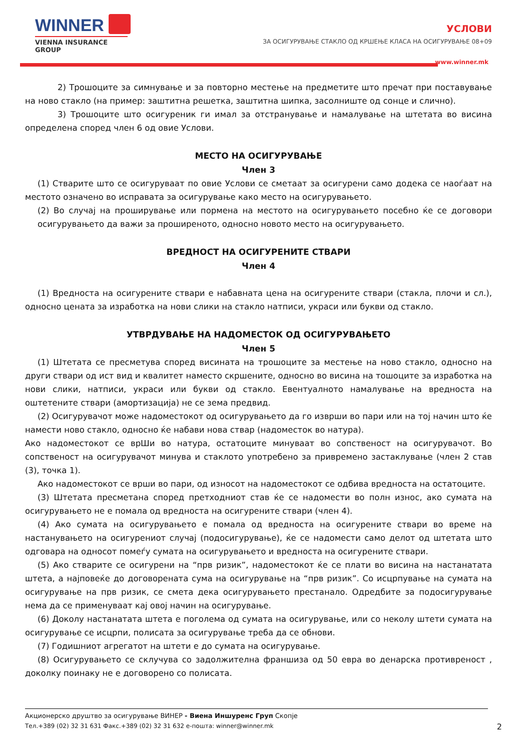WINNER
VIENNA INSURANCE GROUP
УСЛОВИ
ЗА ОСИГУРУВАЊЕ СТАКЛО ОД КРШЕЊЕ КЛАСА НА ОСИГУРУВАЊЕ 08+09
www.winner.mk
2) Трошоците за симнување и за повторно местење на предметите што пречат при поставување на ново стакло (на пример: заштитна решетка, заштитна шипка, засолниште од сонце и слично).
3) Трошоците што осигуреник ги имал за отстранување и намалување на штетата во висина определена според член 6 од овие Услови.
МЕСТО НА ОСИГУРУВАЊЕ
Член 3
(1) Стварите што се осигуруваат по овие Услови се сметаат за осигурени само додека се наоѓаат на местото означено во исправата за осигурување како место на осигурувањето.
(2) Во случај на проширување или пормена на местото на осигурувањето посебно ќе се договори осигурувањето да важи за проширеното, односно новото место на осигурувањето.
ВРЕДНОСТ НА ОСИГУРЕНИТЕ СТВАРИ
Член 4
(1) Вредноста на осигурените ствари е набавната цена на осигурените ствари (стакла, плочи и сл.), односно цената за изработка на нови слики на стакло натписи, украси или букви од стакло.
УТВРДУВАЊЕ НА НАДОМЕСТОК ОД ОСИГУРУВАЊЕТО
Член 5
(1) Штетата се пресметува според висината на трошоците за местење на ново стакло, односно на други ствари од ист вид и квалитет наместо скршените, односно во висина на тошоците за изработка на нови слики, натписи, украси или букви од стакло. Евентуалното намалување на вредноста на оштетените ствари (амортизација) не се зема предвид.
(2) Осигурувачот може надоместокот од осигурувањето да го изврши во пари или на тој начин што ќе намести ново стакло, односно ќе набави нова ствар (надоместок во натура).
Ако надоместокот се врШи во натура, остатоците минуваат во сопственост на осигурувачот. Во сопственост на осигурувачот минува и стаклото употребено за привремено застаклување (член 2 став (3), точка 1).
Ако надоместокот се врши во пари, од износот на надоместокот се одбива вредноста на остатоците.
(3) Штетата пресметана според претходниот став ќе се надомести во полн износ, ако сумата на осигурувањето не е помала од вредноста на осигурените ствари (член 4).
(4) Ако сумата на осигурувањето е помала од вредноста на осигурените ствари во време на настанувањето на осигурениот случај (подосигурување), ќе се надомести само делот од штетата што одговара на односот помеѓу сумата на осигурувањето и вредноста на осигурените ствари.
(5) Ако стварите се осигурени на “прв ризик”, надоместокот ќе се плати во висина на настанатата штета, а најповеќе до договорената сума на осигурување на “прв ризик”. Со исцрпување на сумата на осигурување на прв ризик, се смета дека осигурувањето престанало. Одредбите за подосигурување нема да се применуваат кај овој начин на осигурување.
(6) Доколу настанатата штета е поголема од сумата на осигурување, или со неколу штети сумата на осигурување се исцрпи, полисата за осигурување треба да се обнови.
(7) Годишниот агрегатот на штети е до сумата на осигурување.
(8) Осигурувањето се склучува со задолжителна франшиза од 50 евра во денарска противреност , доколку поинаку не е договорено со полисата.
Акционерско друштво за осигурување ВИНЕР - Виена Иншуренс Груп Скопје
Тел.+389 (02) 32 31 631 Факс.+389 (02) 32 31 632 е-пошта: winner@winner.mk
2